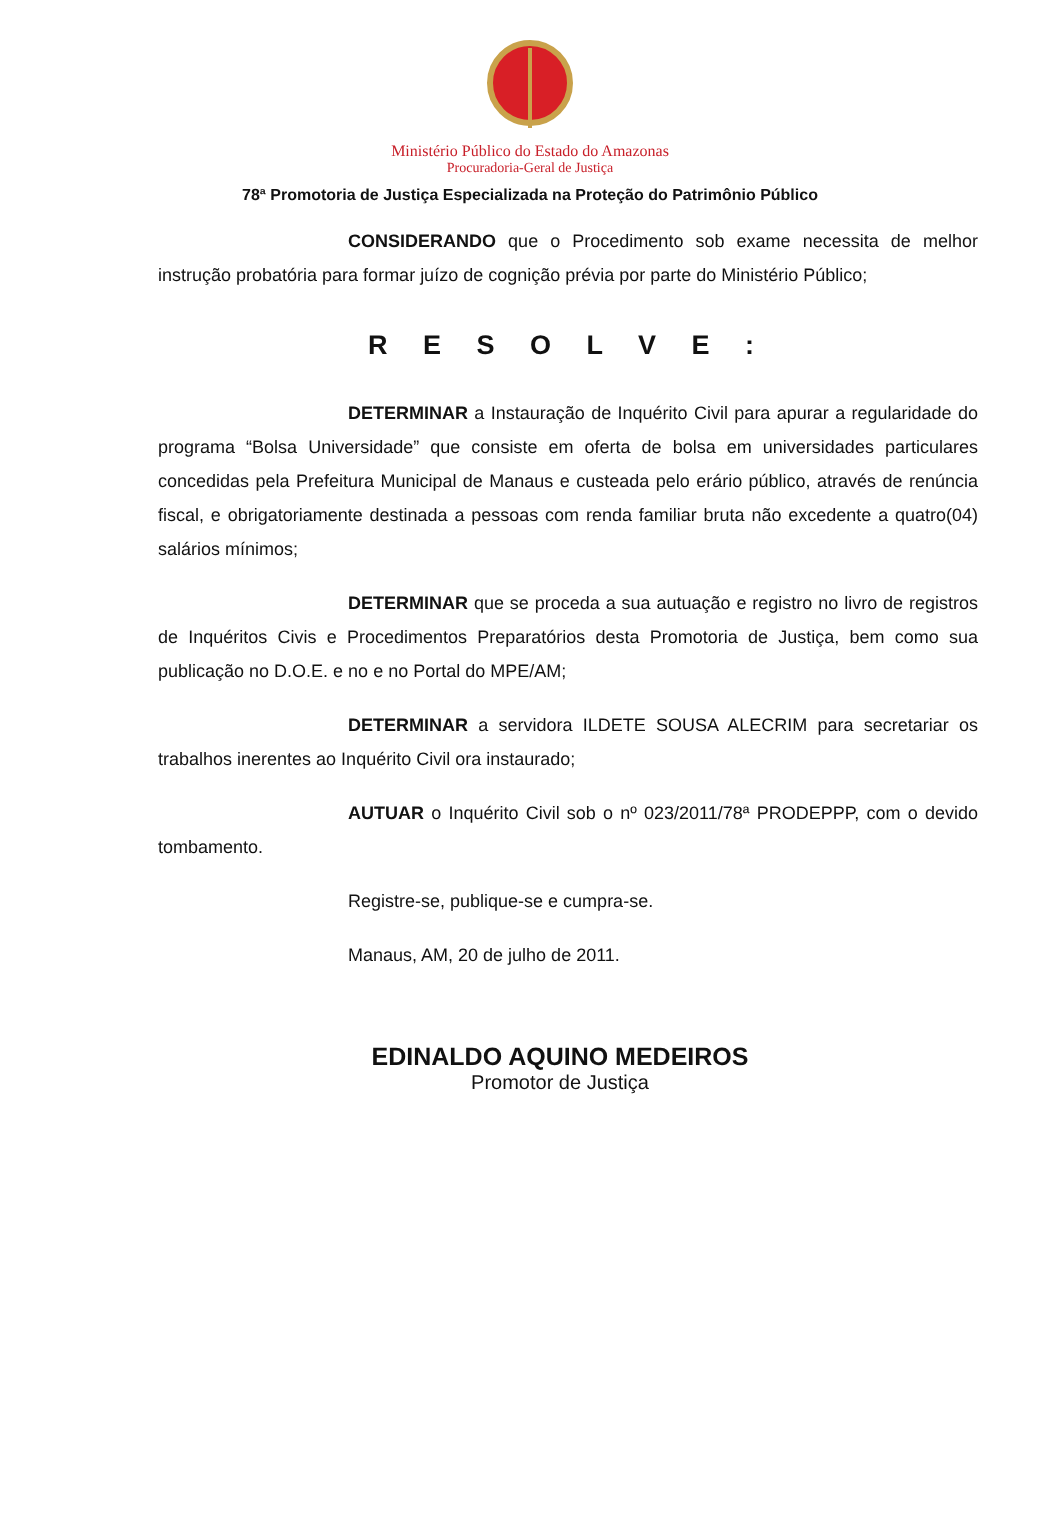Ministério Público do Estado do Amazonas
Procuradoria-Geral de Justiça
78ª Promotoria de Justiça Especializada na Proteção do Patrimônio Público
CONSIDERANDO que o Procedimento sob exame necessita de melhor instrução probatória para formar juízo de cognição prévia por parte do Ministério Público;
R E S O L V E :
DETERMINAR a Instauração de Inquérito Civil para apurar a regularidade do programa “Bolsa Universidade” que consiste em oferta de bolsa em universidades particulares concedidas pela Prefeitura Municipal de Manaus e custeada pelo erário público, através de renúncia fiscal, e obrigatoriamente destinada a pessoas com renda familiar bruta não excedente a quatro(04) salários mínimos;
DETERMINAR que se proceda a sua autuação e registro no livro de registros de Inquéritos Civis e Procedimentos Preparatórios desta Promotoria de Justiça, bem como sua publicação no D.O.E. e no e no Portal do MPE/AM;
DETERMINAR a servidora ILDETE SOUSA ALECRIM para secretariar os trabalhos inerentes ao Inquérito Civil ora instaurado;
AUTUAR o Inquérito Civil sob o nº 023/2011/78ª PRODEPPP, com o devido tombamento.
Registre-se, publique-se e cumpra-se.
Manaus, AM, 20 de julho de 2011.
EDINALDO AQUINO MEDEIROS
Promotor de Justiça